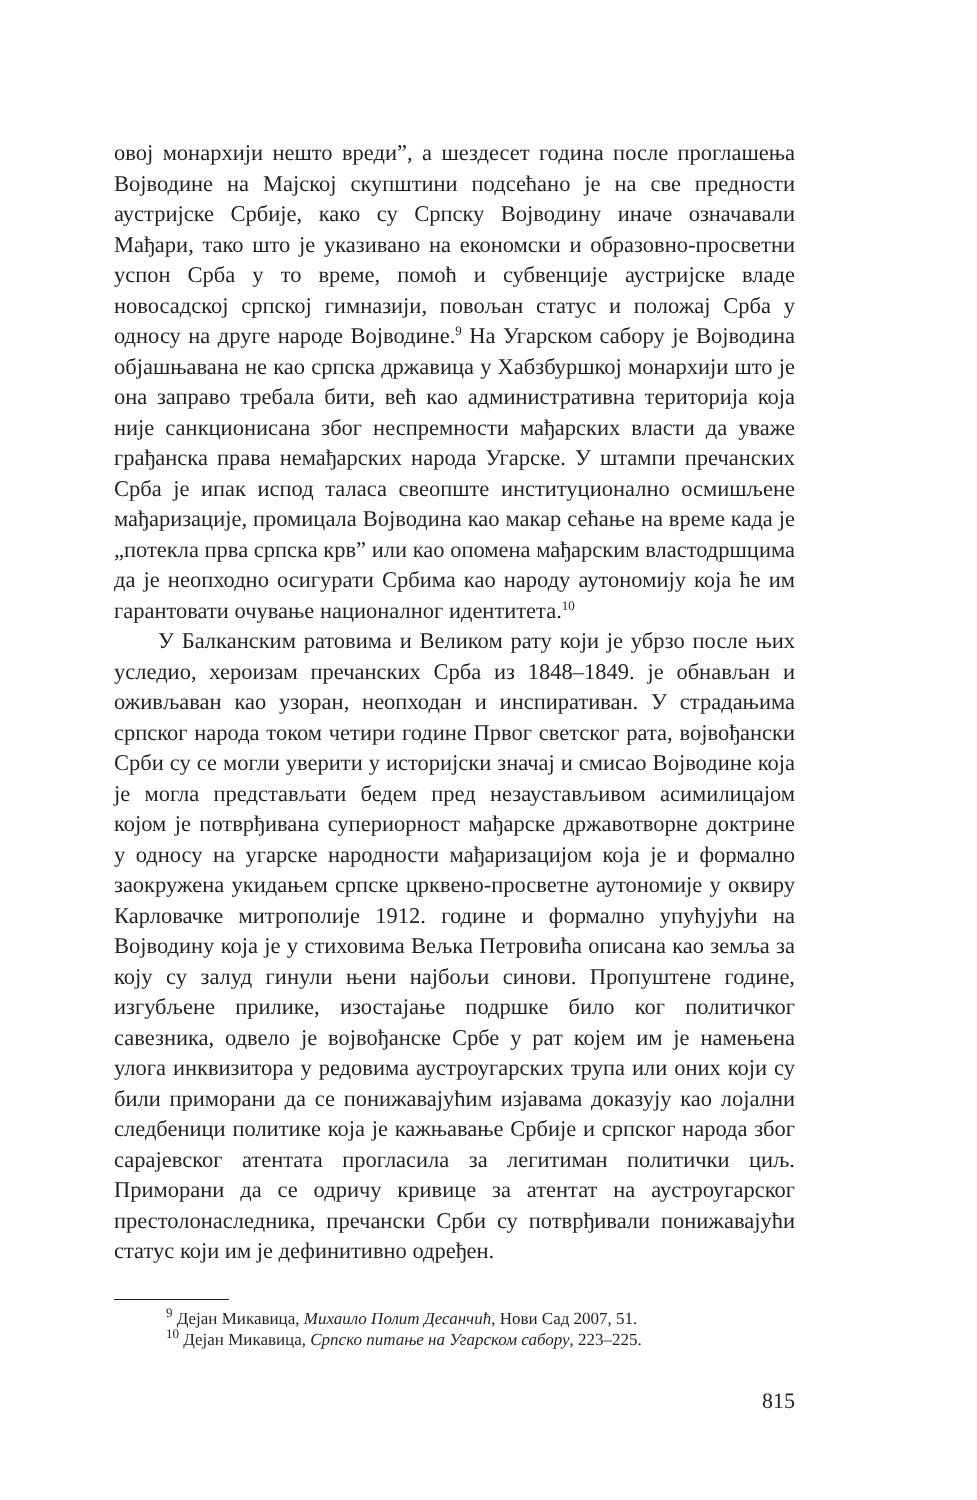овој монархији нешто вреди”, а шездесет година после проглашења Војводине на Мајској скупштини подсећано је на све предности аустријске Србије, како су Српску Војводину иначе означавали Мађари, тако што је указивано на економски и образовно-просветни успон Срба у то време, помоћ и субвенције аустријске владе новосадској српској гимназији, повољан статус и положај Срба у односу на друге народе Војводине.<sup>9</sup> На Угарском сабору је Војводина објашњавана не као српска државица у Хабзбуршкој монархији што је она заправо требала бити, већ као административна територија која није санкционисана због неспремности мађарских власти да уваже грађанска права немађарских народа Угарске. У штампи пречанских Срба је ипак испод таласа свеопште институционално осмишљене мађаризације, промицала Војводина као макар сећање на време када је „потекла прва српска крв” или као опомена мађарским властодршцима да је неопходно осигурати Србима као народу аутономију која ће им гарантовати очување националног идентитета.<sup>10</sup>
У Балканским ратовима и Великом рату који је убрзо после њих уследио, хероизам пречанских Срба из 1848–1849. је обнављан и оживљаван као узоран, неопходан и инспиративан. У страдањима српског народа током четири године Првог светског рата, војвођански Срби су се могли уверити у историјски значај и смисао Војводине која је могла представљати бедем пред незаустављивом асимилицајом којом је потврђивана супериорност мађарске државотворне доктрине у односу на угарске народности мађаризацијом која је и формално заокружена укидањем српске црквено-просветне аутономије у оквиру Карловачке митрополије 1912. године и формално упућујући на Војводину која је у стиховима Вељка Петровића описана као земља за коју су залуд гинули њени најбољи синови. Пропуштене године, изгубљене прилике, изостајање подршке било ког политичког савезника, одвело је војвођанске Србе у рат којем им је намењена улога инквизитора у редовима аустроугарских трупа или оних који су били приморани да се понижавајућим изјавама доказују као лојални следбеници политике која је кажњавање Србије и српског народа због сарајевског атентата прогласила за легитиман политички циљ. Приморани да се одричу кривице за атентат на аустроугарског престолонаследника, пречански Срби су потврђивали понижавајући статус који им је дефинитивно одређен.
<sup>9</sup> Дејан Микавица, Михаило Полит Десанчић, Нови Сад 2007, 51.
<sup>10</sup> Дејан Микавица, Српско питање на Угарском сабору, 223–225.
815